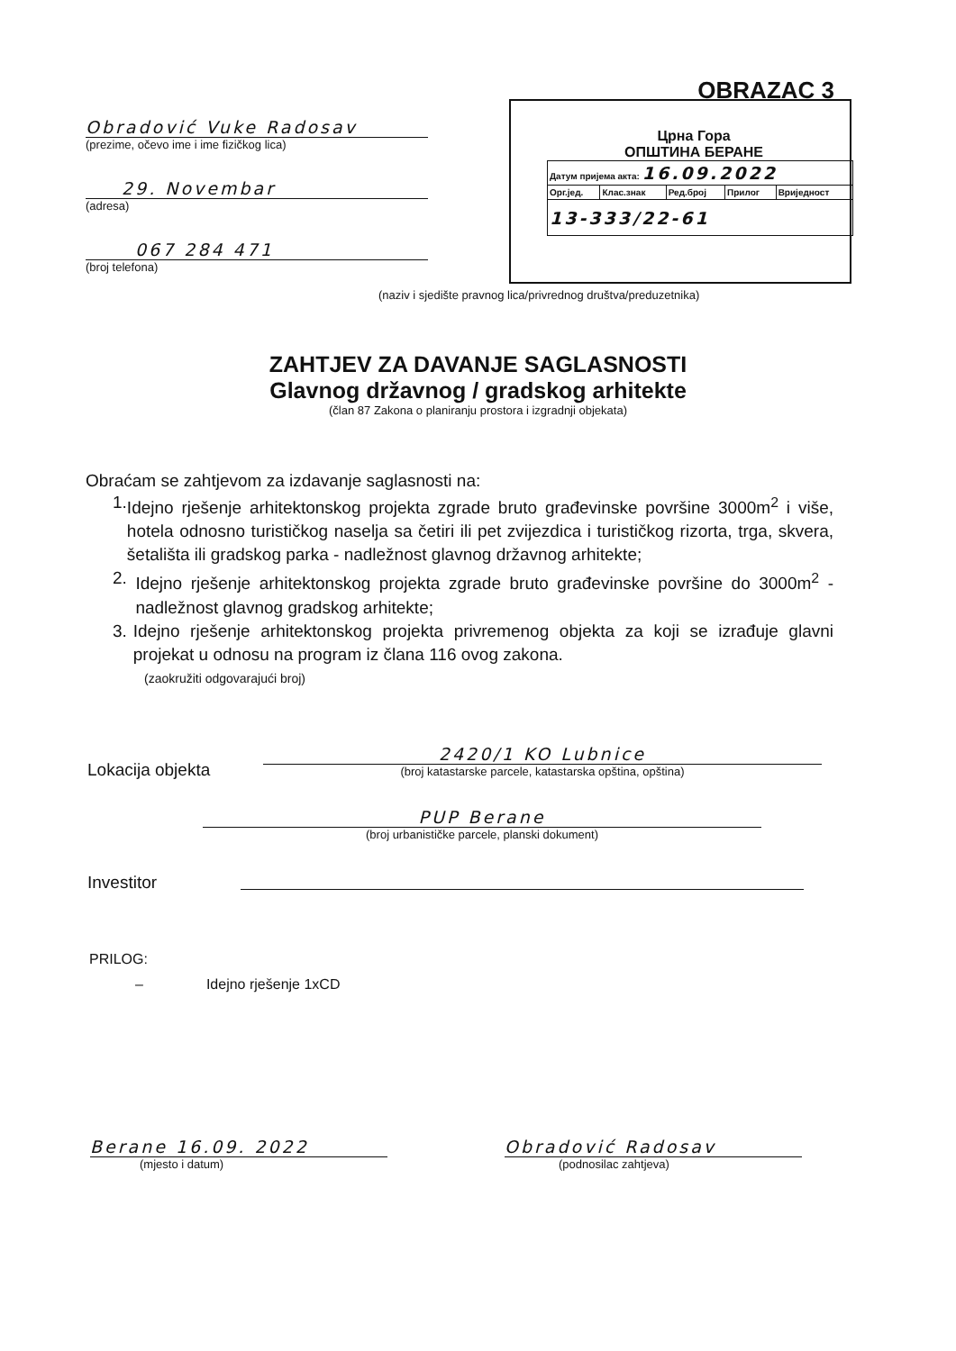OBRAZAC 3
Obradović Vuke Radosav
(prezime, očevo ime i ime fizičkog lica)
29. Novembar
(adresa)
067 284 471
(broj telefona)
Црна Гора
ОПШТИНА БЕРАНЕ
| Датум пријема акта: 16.09.2022 | | | | |
| Орг.јед. | Клас.знак | Ред.број | Прилог | Вриједност |
| 13-333/22-61 | | | | |
(naziv i sjedište pravnog lica/privrednog društva/preduzetnika)
ZAHTJEV ZA DAVANJE SAGLASNOSTI
Glavnog državnog / gradskog arhitekte
(član 87 Zakona o planiranju prostora i izgradnji objekata)
Obraćam se zahtjevom za izdavanje saglasnosti na:
1. Idejno rješenje arhitektonskog projekta zgrade bruto građevinske površine 3000m<sup>2</sup> i više, hotela odnosno turističkog naselja sa četiri ili pet zvijezdica i turističkog rizorta, trga, skvera, šetališta ili gradskog parka - nadležnost glavnog državnog arhitekte;
2. Idejno rješenje arhitektonskog projekta zgrade bruto građevinske površine do 3000m<sup>2</sup> - nadležnost glavnog gradskog arhitekte;
3. Idejno rješenje arhitektonskog projekta privremenog objekta za koji se izrađuje glavni projekat u odnosu na program iz člana 116 ovog zakona.
(zaokružiti odgovarajući broj)
Lokacija objekta
2420/1 KO Lubnice
(broj katastarske parcele, katastarska opština, opština)
PUP Berane
(broj urbanističke parcele, planski dokument)
Investitor
PRILOG:
– Idejno rješenje 1xCD
Berane 16.09. 2022
(mjesto i datum)
Obradović Radosav
(podnosilac zahtjeva)